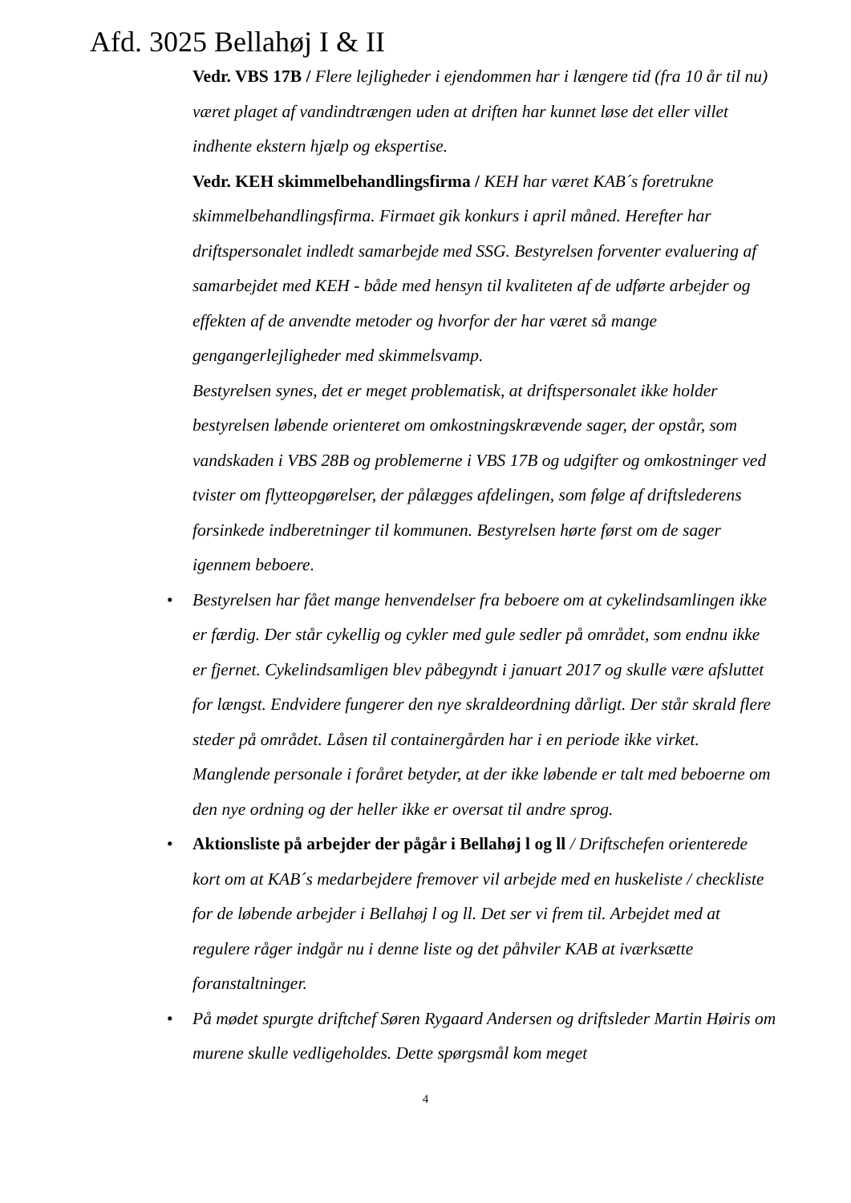Afd. 3025 Bellahøj I & II
Vedr. VBS 17B / Flere lejligheder i ejendommen har i længere tid (fra 10 år til nu) været plaget af vandindtrængen uden at driften har kunnet løse det eller villet indhente ekstern hjælp og ekspertise.
Vedr. KEH skimmelbehandlingsfirma / KEH har været KAB´s foretrukne skimmelbehandlingsfirma. Firmaet gik konkurs i april måned. Herefter har driftspersonalet indledt samarbejde med SSG. Bestyrelsen forventer evaluering af samarbejdet med KEH - både med hensyn til kvaliteten af de udførte arbejder og effekten af de anvendte metoder og hvorfor der har været så mange gengangerlejligheder med skimmelsvamp.
Bestyrelsen synes, det er meget problematisk, at driftspersonalet ikke holder bestyrelsen løbende orienteret om omkostningskrævende sager, der opstår, som vandskaden i VBS 28B og problemerne i VBS 17B og udgifter og omkostninger ved tvister om flytteopgørelser, der pålægges afdelingen, som følge af driftslederens forsinkede indberetninger til kommunen. Bestyrelsen hørte først om de sager igennem beboere.
• Bestyrelsen har fået mange henvendelser fra beboere om at cykelindsamlingen ikke er færdig. Der står cykellig og cykler med gule sedler på området, som endnu ikke er fjernet. Cykelindsamligen blev påbegyndt i januart 2017 og skulle være afsluttet for længst. Endvidere fungerer den nye skraldeordning dårligt. Der står skrald flere steder på området. Låsen til containergården har i en periode ikke virket. Manglende personale i foråret betyder, at der ikke løbende er talt med beboerne om den nye ordning og der heller ikke er oversat til andre sprog.
• Aktionsliste på arbejder der pågår i Bellahøj l og ll / Driftschefen orienterede kort om at KAB´s medarbejdere fremover vil arbejde med en huskeliste / checkliste for de løbende arbejder i Bellahøj l og ll. Det ser vi frem til. Arbejdet med at regulere råger indgår nu i denne liste og det påhviler KAB at iværksætte foranstaltninger.
• På mødet spurgte driftchef Søren Rygaard Andersen og driftsleder Martin Høiris om murene skulle vedligeholdes. Dette spørgsmål kom meget
4